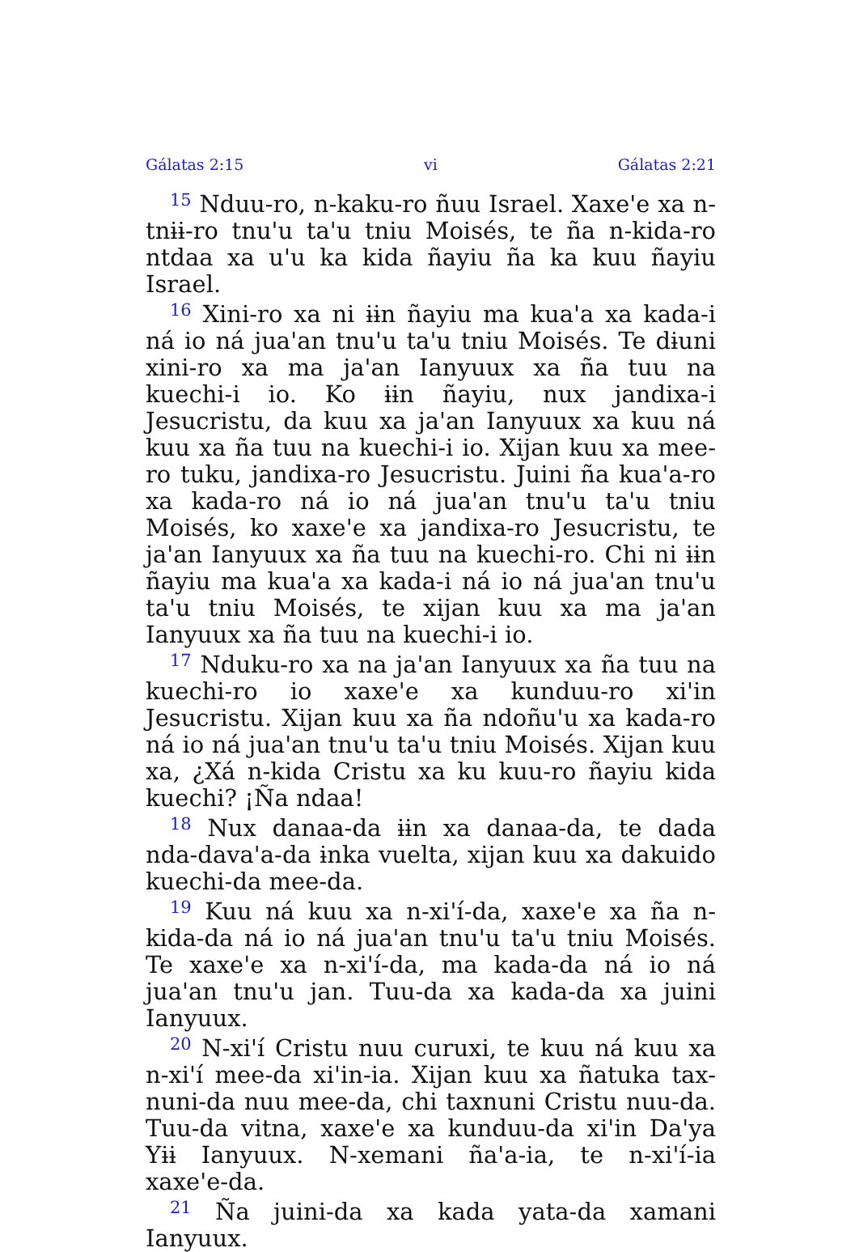Gálatas 2:15 vi Gálatas 2:21
<sup>15</sup> Nduu-ro, n-kaku-ro ñuu Israel. Xaxe'e xa n-tnɨɨ-ro tnu'u ta'u tniu Moisés, te ña n-kida-ro ntdaa xa u'u ka kida ñayiu ña ka kuu ñayiu Israel.
<sup>16</sup> Xini-ro xa ni ɨɨn ñayiu ma kua'a xa kada-i ná io ná jua'an tnu'u ta'u tniu Moisés. Te dɨuni xini-ro xa ma ja'an Ianyuux xa ña tuu na kuechi-i io. Ko ɨɨn ñayiu, nux jandixa-i Jesucristu, da kuu xa ja'an Ianyuux xa kuu ná kuu xa ña tuu na kuechi-i io. Xijan kuu xa mee-ro tuku, jandixa-ro Jesucristu. Juini ña kua'a-ro xa kada-ro ná io ná jua'an tnu'u ta'u tniu Moisés, ko xaxe'e xa jandixa-ro Jesucristu, te ja'an Ianyuux xa ña tuu na kuechi-ro. Chi ni ɨɨn ñayiu ma kua'a xa kada-i ná io ná jua'an tnu'u ta'u tniu Moisés, te xijan kuu xa ma ja'an Ianyuux xa ña tuu na kuechi-i io.
<sup>17</sup> Nduku-ro xa na ja'an Ianyuux xa ña tuu na kuechi-ro io xaxe'e xa kunduu-ro xi'in Jesucristu. Xijan kuu xa ña ndoñu'u xa kada-ro ná io ná jua'an tnu'u ta'u tniu Moisés. Xijan kuu xa, ¿Xá n-kida Cristu xa ku kuu-ro ñayiu kida kuechi? ¡Ña ndaa!
<sup>18</sup> Nux danaa-da ɨɨn xa danaa-da, te dada nda-dava'a-da ɨnka vuelta, xijan kuu xa dakuido kuechi-da mee-da.
<sup>19</sup> Kuu ná kuu xa n-xi'í-da, xaxe'e xa ña n-kida-da ná io ná jua'an tnu'u ta'u tniu Moisés. Te xaxe'e xa n-xi'í-da, ma kada-da ná io ná jua'an tnu'u jan. Tuu-da xa kada-da xa juini Ianyuux.
<sup>20</sup> N-xi'í Cristu nuu curuxi, te kuu ná kuu xa n-xi'í mee-da xi'in-ia. Xijan kuu xa ñatuka tax-nuni-da nuu mee-da, chi taxnuni Cristu nuu-da. Tuu-da vitna, xaxe'e xa kunduu-da xi'in Da'ya Yɨɨ Ianyuux. N-xemani ña'a-ia, te n-xi'í-ia xaxe'e-da.
<sup>21</sup> Ña juini-da xa kada yata-da xamani Ianyuux.